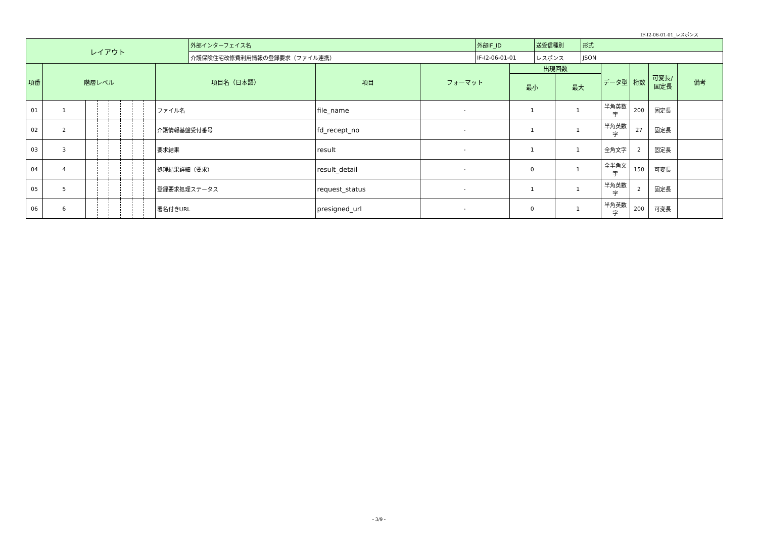IF-I2-06-01-01_レスポンス
| レイアウト | 外部インターフェイス名 | 外部IF_ID | 送受信種別 | 形式 |
| | 介護保険住宅改修費利用情報の登録要求（ファイル連携） | IF-I2-06-01-01 | レスポンス | JSON |
| 項番 | 階層レベル | | | | | | | 項目名（日本語） | 項目 | フォーマット | 出現回数 | | データ型 | 桁数 | 可変長/ 固定長 | 備考 |
| --- | --- | --- | --- | --- | --- | --- | --- | --- | --- | --- | --- | --- | --- | --- | --- | --- |
| | | | | | | | | | | | 最小 | 最大 | | | | |
| 01 | 1 | | | | | | | ファイル名 | file_name | - | 1 | 1 | 半角英数字 | 200 | 固定長 | |
| 02 | 2 | | | | | | | 介護情報基盤受付番号 | fd_recept_no | - | 1 | 1 | 半角英数字 | 27 | 固定長 | |
| 03 | 3 | | | | | | | 要求結果 | result | - | 1 | 1 | 全角文字 | 2 | 固定長 | |
| 04 | 4 | | | | | | | 処理結果詳細（要求） | result_detail | - | 0 | 1 | 全半角文字 | 150 | 可変長 | |
| 05 | 5 | | | | | | | 登録要求処理ステータス | request_status | - | 1 | 1 | 半角英数字 | 2 | 固定長 | |
| 06 | 6 | | | | | | | 署名付きURL | presigned_url | - | 0 | 1 | 半角英数字 | 200 | 可変長 | |
- 3/9 -